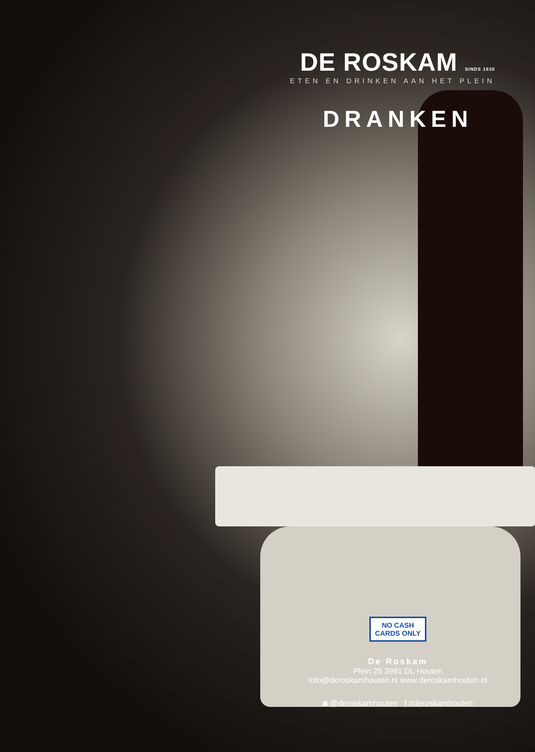DE ROSKAM SINDS 1630
ETEN EN DRINKEN AAN HET PLEIN
DRANKEN
NO CASH
CARDS ONLY
De Roskam
Plein 25 3991 DL Houten
info@deroskamhouten.nl www.deroskamhouten.nl
◙ @deroskamhouten f #deroskamhouten